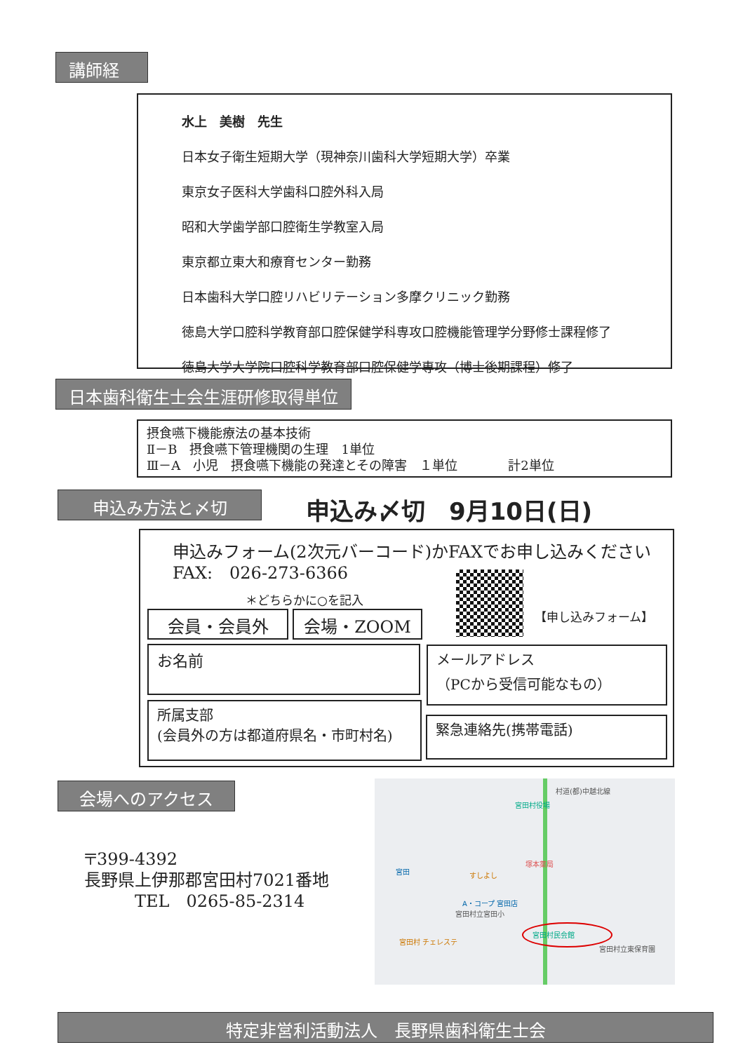講師経歴
水上　美樹　先生
日本女子衛生短期大学（現神奈川歯科大学短期大学）卒業
東京女子医科大学歯科口腔外科入局
昭和大学歯学部口腔衛生学教室入局
東京都立東大和療育センター勤務
日本歯科大学口腔リハビリテーション多摩クリニック勤務
徳島大学口腔科学教育部口腔保健学科専攻口腔機能管理学分野修士課程修了
徳島大学大学院口腔科学教育部口腔保健学専攻（博士後期課程）修了
日本歯科衛生士会生涯研修取得単位
摂食嚥下機能療法の基本技術
Ⅱ－B　摂食嚥下管理機関の生理　1単位
Ⅲ－A　小児　摂食嚥下機能の発達とその障害　１単位　　　　計2単位
申込み方法と〆切 申込み〆切　9月10日(日)
申込みフォーム(2次元バーコード)かFAXでお申し込みください
FAX:　026-273-6366
＊どちらかに○を記入
【申し込みフォーム】
会員・会員外 会場・ZOOM
お名前
メールアドレス
（PCから受信可能なもの）
所属支部
(会員外の方は都道府県名・市町村名)
緊急連絡先(携帯電話)
会場へのアクセス
〒399-4392
長野県上伊那郡宮田村7021番地
　　　TEL　0265-85-2314
村道(都)中越北線
宮田村役場
塚本薬局
宮田 すしよし
A・コープ 宮田店
宮田村立宮田小
宮田村民会館
宮田村立東保育園
宮田村 チェレステ
特定非営利活動法人　長野県歯科衛生士会